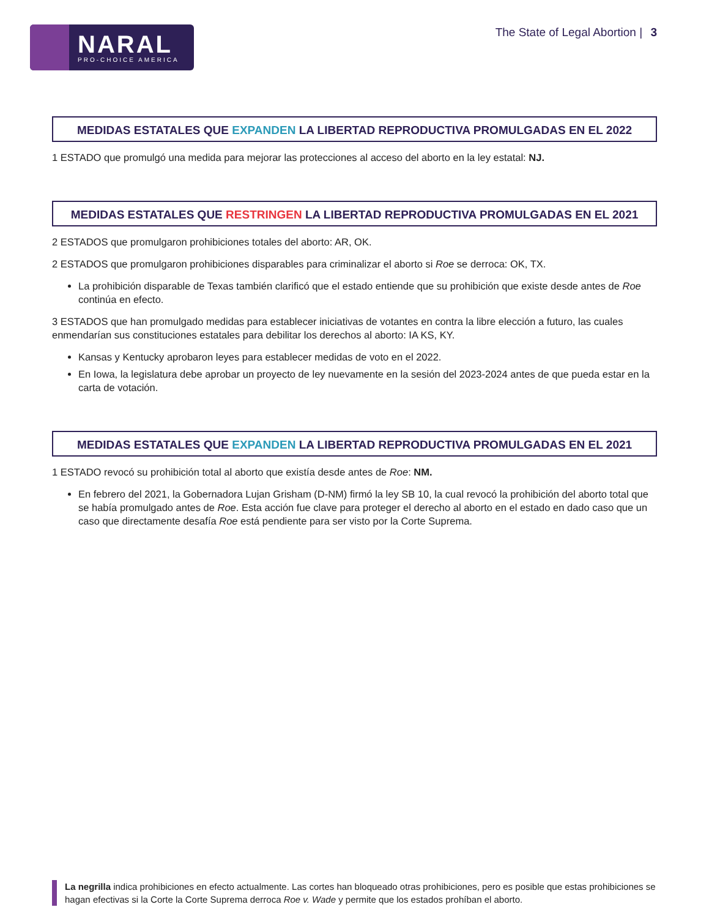NARAL
PRO-CHOICE AMERICA
The State of Legal Abortion | 3
MEDIDAS ESTATALES QUE EXPANDEN LA LIBERTAD REPRODUCTIVA PROMULGADAS EN EL 2022
1 ESTADO que promulgó una medida para mejorar las protecciones al acceso del aborto en la ley estatal: NJ.
MEDIDAS ESTATALES QUE RESTRINGEN LA LIBERTAD REPRODUCTIVA PROMULGADAS EN EL 2021
2 ESTADOS que promulgaron prohibiciones totales del aborto: AR, OK.
2 ESTADOS que promulgaron prohibiciones disparables para criminalizar el aborto si Roe se derroca: OK, TX.
La prohibición disparable de Texas también clarificó que el estado entiende que su prohibición que existe desde antes de Roe continúa en efecto.
3 ESTADOS que han promulgado medidas para establecer iniciativas de votantes en contra la libre elección a futuro, las cuales enmendarían sus constituciones estatales para debilitar los derechos al aborto: IA KS, KY.
Kansas y Kentucky aprobaron leyes para establecer medidas de voto en el 2022.
En Iowa, la legislatura debe aprobar un proyecto de ley nuevamente en la sesión del 2023-2024 antes de que pueda estar en la carta de votación.
MEDIDAS ESTATALES QUE EXPANDEN LA LIBERTAD REPRODUCTIVA PROMULGADAS EN EL 2021
1 ESTADO revocó su prohibición total al aborto que existía desde antes de Roe: NM.
En febrero del 2021, la Gobernadora Lujan Grisham (D-NM) firmó la ley SB 10, la cual revocó la prohibición del aborto total que se había promulgado antes de Roe. Esta acción fue clave para proteger el derecho al aborto en el estado en dado caso que un caso que directamente desafía Roe está pendiente para ser visto por la Corte Suprema.
La negrilla indica prohibiciones en efecto actualmente. Las cortes han bloqueado otras prohibiciones, pero es posible que estas prohibiciones se hagan efectivas si la Corte la Corte Suprema derroca Roe v. Wade y permite que los estados prohíban el aborto.